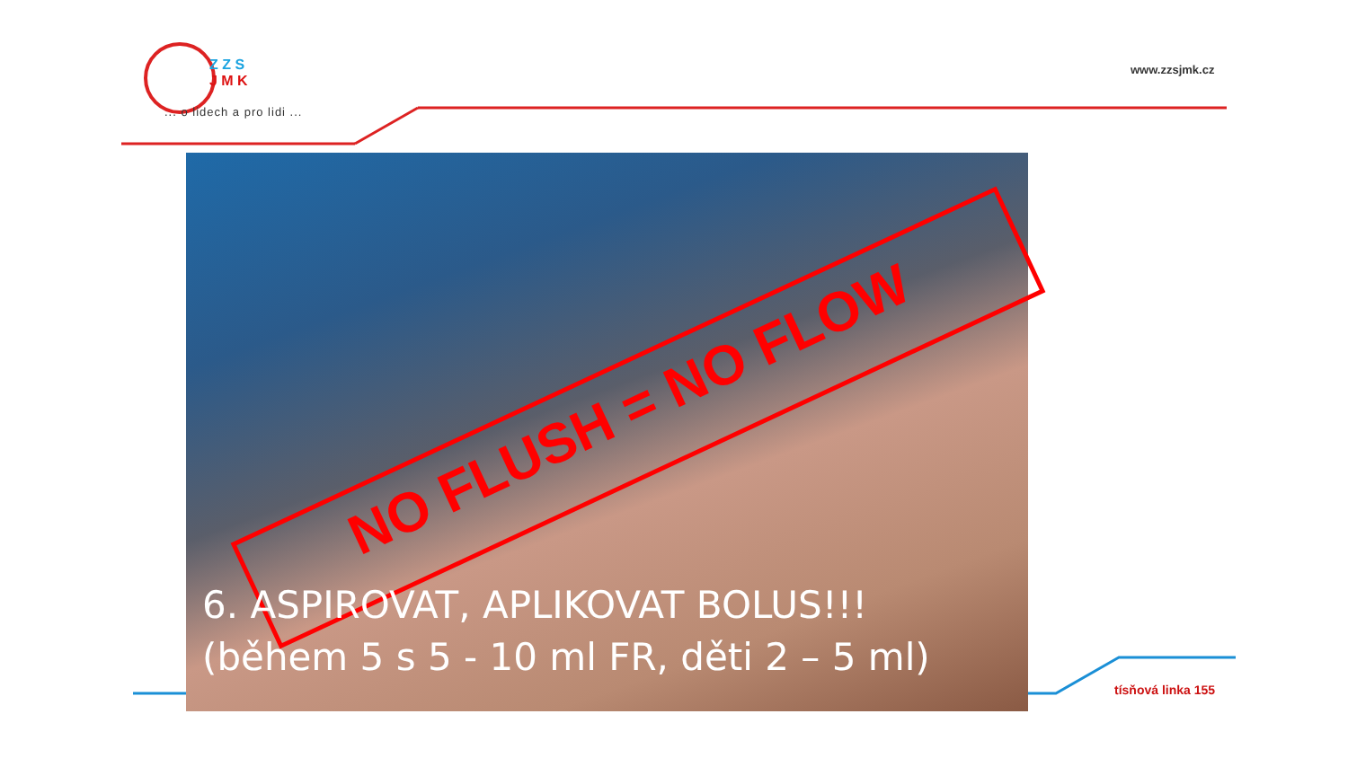Z Z S
J M K
... o lidech a pro lidi ...
www.zzsjmk.cz
NO FLUSH = NO FLOW
6. ASPIROVAT, APLIKOVAT BOLUS!!! (během 5 s 5 - 10 ml FR, děti 2 – 5 ml)
tísňová linka 155